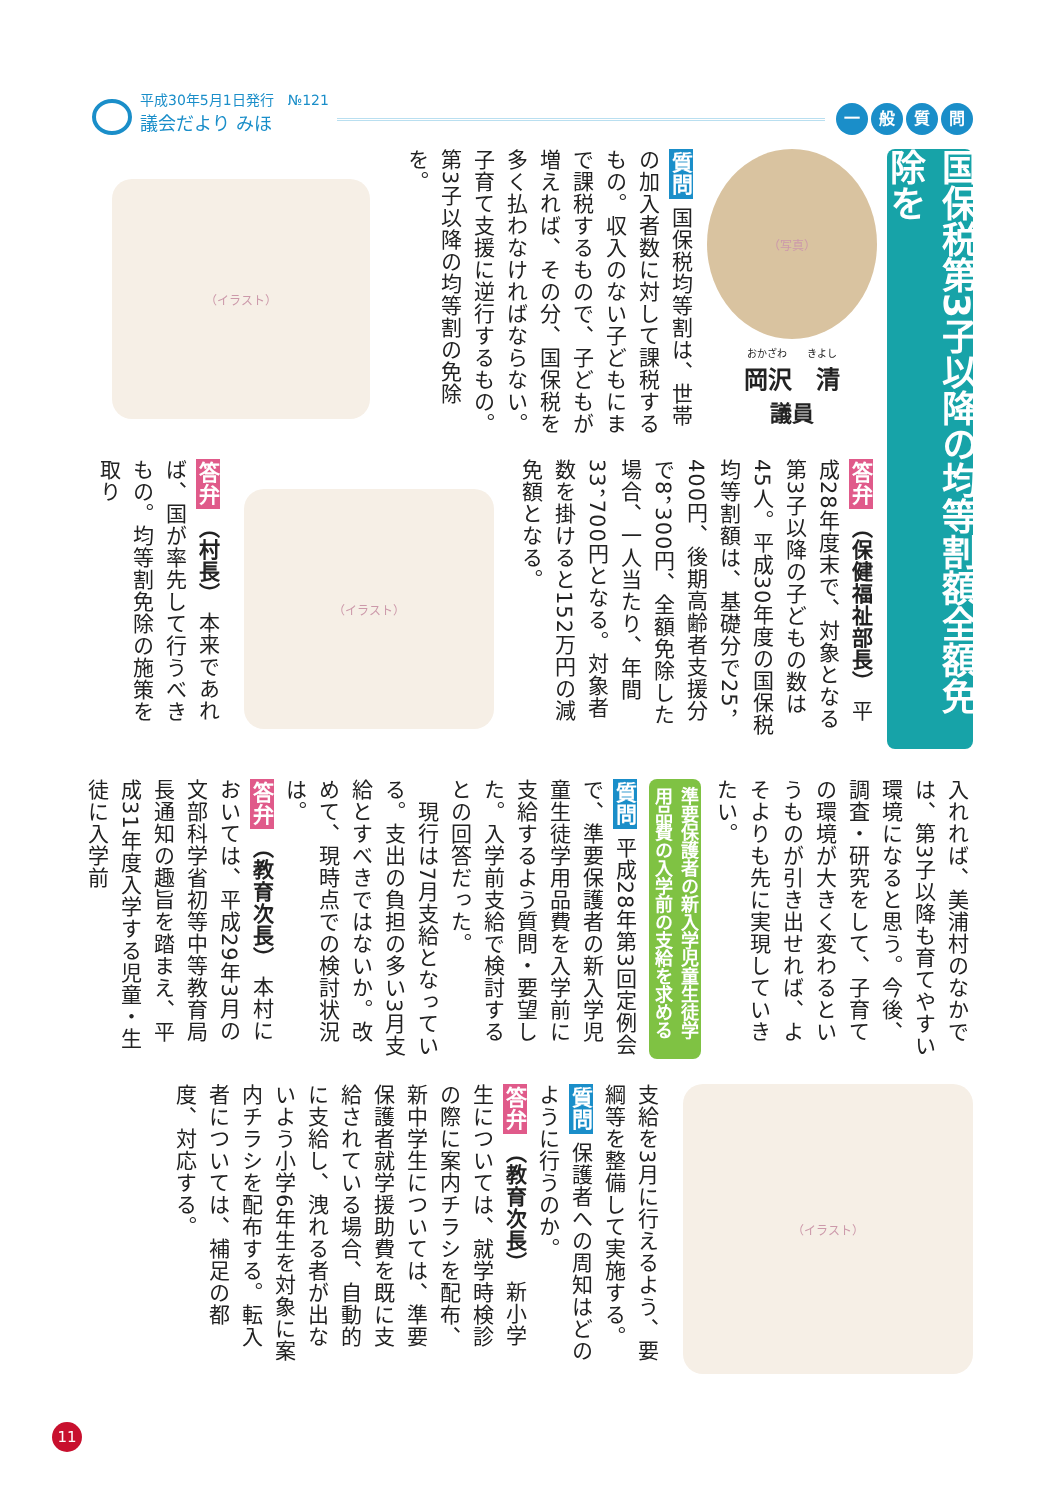平成30年5月1日発行　№121
議会だより みほ
一般質問
国保税第3子以降の均等割額全額免除を
（写真）
おかざわ　　きよし
岡沢　清
議員
質問 国保税均等割は、世帯の加入者数に対して課税するもの。収入のない子どもにまで課税するもので、子どもが増えれば、その分、国保税を多く払わなければならない。子育て支援に逆行するもの。第3子以降の均等割の免除を。
（イラスト）
答弁 （保健福祉部長） 平成28年度末で、対象となる第3子以降の子どもの数は45人。平成30年度の国保税均等割額は、基礎分で25，400円、後期高齢者支援分で8，300円、全額免除した場合、一人当たり、年間33，700円となる。対象者数を掛けると152万円の減免額となる。
（イラスト）
答弁 （村長） 本来であれば、国が率先して行うべきもの。均等割免除の施策を取り
入れれば、美浦村のなかでは、第3子以降も育てやすい環境になると思う。今後、調査・研究をして、子育ての環境が大きく変わるというものが引き出せれば、よそよりも先に実現していきたい。
準要保護者の新入学児童生徒学用品費の入学前の支給を求める
質問 平成28年第3回定例会で、準要保護者の新入学児童生徒学用品費を入学前に支給するよう質問・要望した。入学前支給で検討するとの回答だった。
　現行は7月支給となっている。支出の負担の多い3月支給とすべきではないか。改めて、現時点での検討状況は。
答弁 （教育次長） 本村においては、平成29年3月の文部科学省初等中等教育局長通知の趣旨を踏まえ、平成31年度入学する児童・生徒に入学前
（イラスト）
支給を3月に行えるよう、要綱等を整備して実施する。
質問 保護者への周知はどのように行うのか。
答弁 （教育次長） 新小学生については、就学時検診の際に案内チラシを配布、新中学生については、準要保護者就学援助費を既に支給されている場合、自動的に支給し、洩れる者が出ないよう小学6年生を対象に案内チラシを配布する。転入者については、補足の都度、対応する。
11